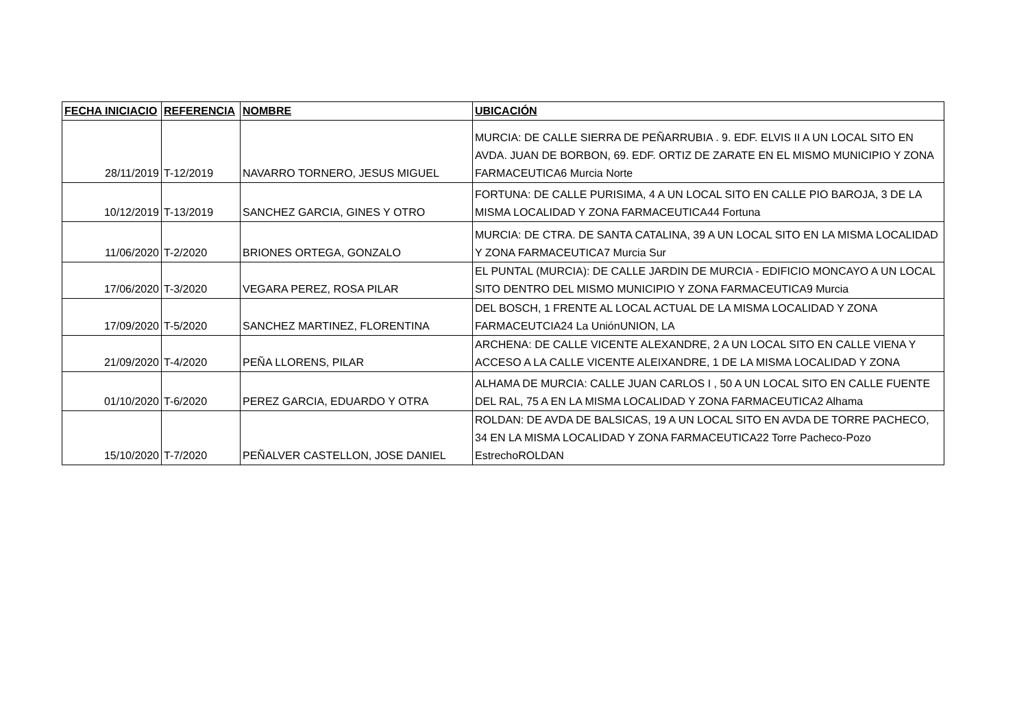| FECHA INICIACIO | REFERENCIA | NOMBRE | UBICACIÓN |
| --- | --- | --- | --- |
| 28/11/2019 | T-12/2019 | NAVARRO TORNERO, JESUS MIGUEL | MURCIA: DE CALLE SIERRA DE PEÑARRUBIA . 9. EDF. ELVIS II A UN LOCAL SITO EN AVDA. JUAN DE BORBON, 69. EDF. ORTIZ DE ZARATE EN EL MISMO MUNICIPIO Y ZONA FARMACEUTICA6 Murcia Norte |
| 10/12/2019 | T-13/2019 | SANCHEZ GARCIA, GINES Y OTRO | FORTUNA: DE CALLE PURISIMA, 4 A UN LOCAL SITO EN CALLE PIO BAROJA, 3 DE LA MISMA LOCALIDAD Y ZONA FARMACEUTICA44 Fortuna |
| 11/06/2020 | T-2/2020 | BRIONES ORTEGA, GONZALO | MURCIA: DE CTRA. DE SANTA CATALINA, 39 A UN LOCAL SITO EN LA MISMA LOCALIDAD Y ZONA FARMACEUTICA7 Murcia Sur |
| 17/06/2020 | T-3/2020 | VEGARA PEREZ, ROSA PILAR | EL PUNTAL (MURCIA): DE CALLE JARDIN DE MURCIA - EDIFICIO MONCAYO A UN LOCAL SITO DENTRO DEL MISMO MUNICIPIO Y ZONA FARMACEUTICA9 Murcia |
| 17/09/2020 | T-5/2020 | SANCHEZ MARTINEZ, FLORENTINA | DEL BOSCH, 1 FRENTE AL LOCAL ACTUAL DE LA MISMA LOCALIDAD Y ZONA FARMACEUTCIA24 La UniónUNION, LA |
| 21/09/2020 | T-4/2020 | PEÑA LLORENS, PILAR | ARCHENA: DE CALLE VICENTE ALEXANDRE, 2 A UN LOCAL SITO EN CALLE VIENA Y ACCESO A LA CALLE VICENTE ALEIXANDRE, 1 DE LA MISMA LOCALIDAD Y ZONA |
| 01/10/2020 | T-6/2020 | PEREZ GARCIA, EDUARDO Y OTRA | ALHAMA DE MURCIA: CALLE JUAN CARLOS I , 50 A UN LOCAL SITO EN CALLE FUENTE DEL RAL, 75 A EN LA MISMA LOCALIDAD Y ZONA FARMACEUTICA2 Alhama |
| 15/10/2020 | T-7/2020 | PEÑALVER CASTELLON, JOSE DANIEL | ROLDAN: DE AVDA DE BALSICAS, 19 A UN LOCAL SITO EN AVDA DE TORRE PACHECO, 34 EN LA MISMA LOCALIDAD Y ZONA FARMACEUTICA22 Torre Pacheco-Pozo EstrechoROLDAN |